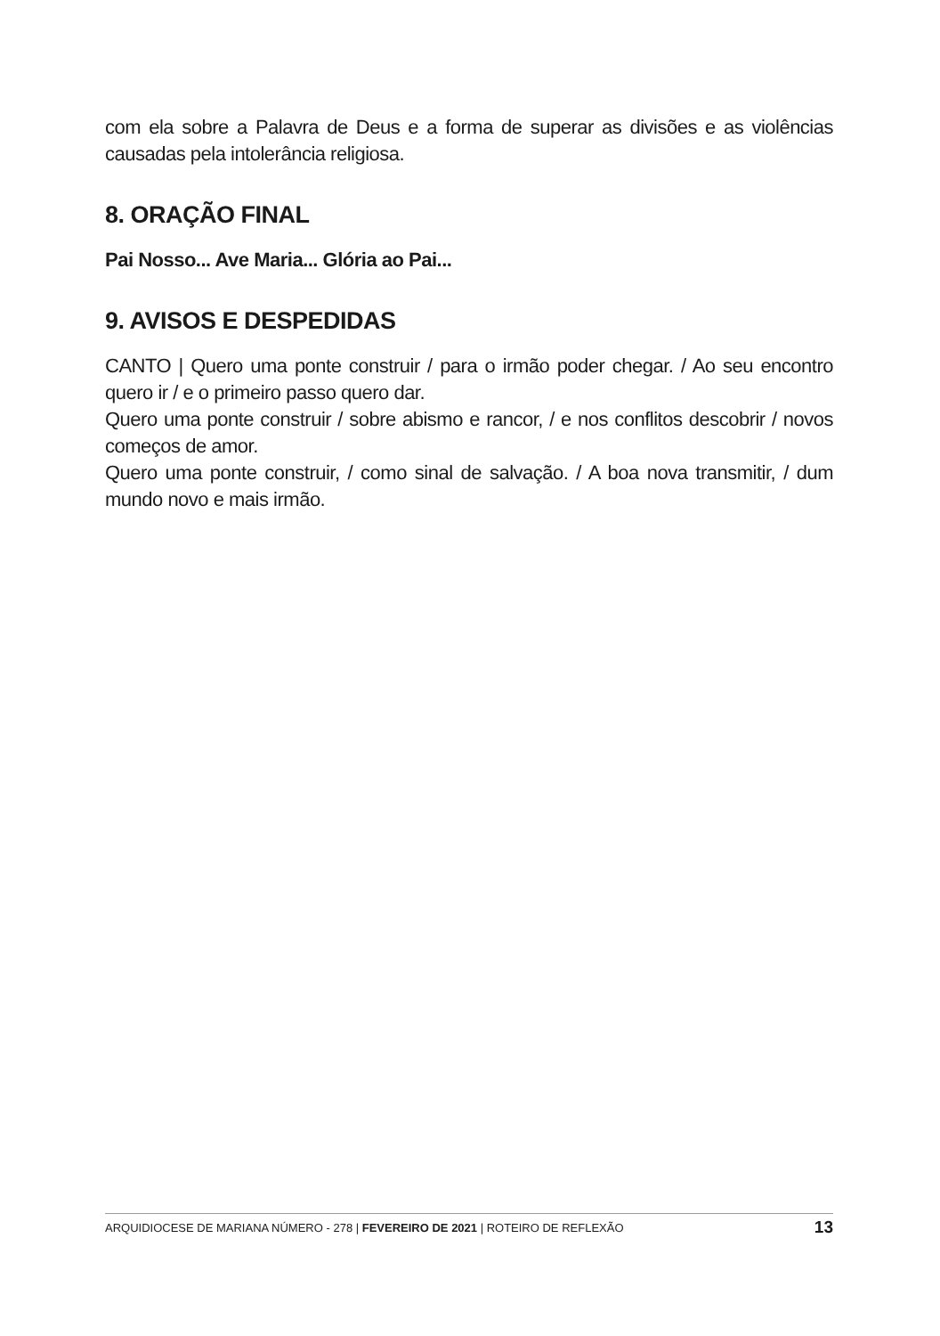com ela sobre a Palavra de Deus e a forma de superar as divisões e as violências causadas pela intolerância religiosa.
8. ORAÇÃO FINAL
Pai Nosso... Ave Maria... Glória ao Pai...
9. AVISOS E DESPEDIDAS
CANTO | Quero uma ponte construir / para o irmão poder chegar. / Ao seu encontro quero ir / e o primeiro passo quero dar.
Quero uma ponte construir / sobre abismo e rancor, / e nos conflitos descobrir / novos começos de amor.
Quero uma ponte construir, / como sinal de salvação. / A boa nova transmitir, / dum mundo novo e mais irmão.
ARQUIDIOCESE DE MARIANA NÚMERO - 278 | FEVEREIRO DE 2021 | ROTEIRO DE REFLEXÃO 13